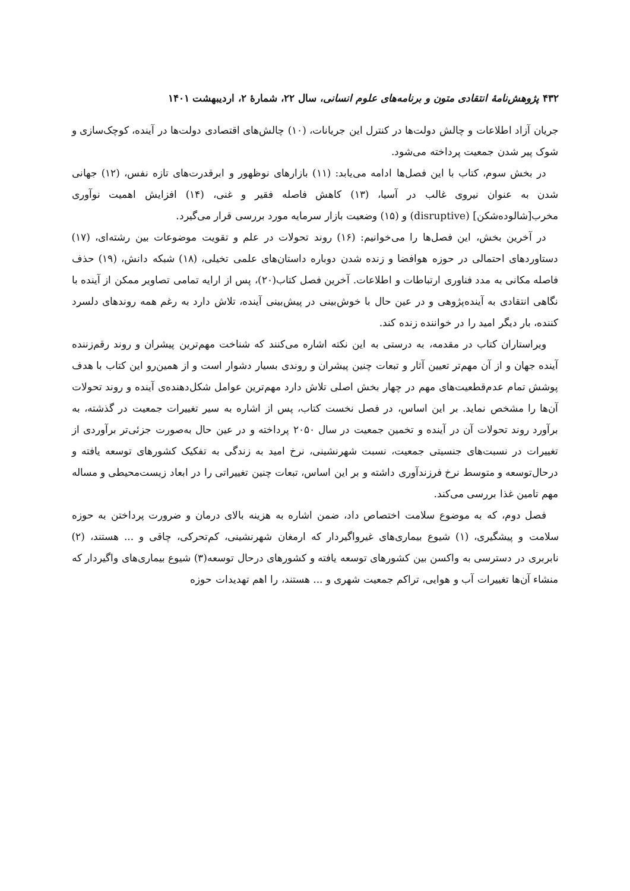۴۳۲ پژوهش‌نامهٔ انتقادی متون و برنامه‌های علوم انسانی، سال ۲۲، شمارهٔ ۲، اردیبهشت ۱۴۰۱
جریان آزاد اطلاعات و چالش دولت‌ها در کنترل این جریانات، (۱۰) چالش‌های اقتصادی دولت‌ها در آینده، کوچک‌سازی و شوک پیر شدن جمعیت پرداخته می‌شود.
در بخش سوم، کتاب با این فصل‌ها ادامه می‌یابد: (۱۱) بازارهای نوظهور و ابرقدرت‌های تازه نفس، (۱۲) جهانی شدن به عنوان نیروی غالب در آسیا، (۱۳) کاهش فاصله فقیر و غنی، (۱۴) افزایش اهمیت نوآوری مخرب[شالوده‌شکن] (disruptive) و (۱۵) وضعیت بازار سرمایه مورد بررسی قرار می‌گیرد.
در آخرین بخش، این فصل‌ها را می‌خوانیم: (۱۶) روند تحولات در علم و تقویت موضوعات بین رشته‌ای، (۱۷) دستاوردهای احتمالی در حوزه هوافضا و زنده شدن دوباره داستان‌های علمی تخیلی، (۱۸) شبکه دانش، (۱۹) حذف فاصله مکانی به مدد فناوری ارتباطات و اطلاعات. آخرین فصل کتاب(۲۰)، پس از ارایه تمامی تصاویر ممکن از آینده با نگاهی انتقادی به آینده‌پژوهی و در عین حال با خوش‌بینی در پیش‌بینی آینده، تلاش دارد به رغم همه روندهای دلسرد کننده، بار دیگر امید را در خواننده زنده کند.
ویراستاران کتاب در مقدمه، به درستی به این نکته اشاره می‌کنند که شناخت مهم‌ترین پیشران و روند رقم‌زننده آینده جهان و از آن مهم‌تر تعیین آثار و تبعات چنین پیشران و روندی بسیار دشوار است و از همین‌رو این کتاب با هدف پوشش تمام عدم‌قطعیت‌های مهم در چهار بخش اصلی تلاش دارد مهم‌ترین عوامل شکل‌دهنده‌ی آینده و روند تحولات آن‌ها را مشخص نماید. بر این اساس، در فصل نخست کتاب، پس از اشاره به سیر تغییرات جمعیت در گذشته، به برآورد روند تحولات آن در آینده و تخمین جمعیت در سال ۲۰۵۰ پرداخته و در عین حال به‌صورت جزئی‌تر برآوردی از تغییرات در نسبت‌های جنسیتی جمعیت، نسبت شهرنشینی، نرخ امید به زندگی به تفکیک کشورهای توسعه یافته و درحال‌توسعه و متوسط نرخ فرزندآوری داشته و بر این اساس، تبعات چنین تغییراتی را در ابعاد زیست‌محیطی و مساله مهم تامین غذا بررسی می‌کند.
فصل دوم، که به موضوع سلامت اختصاص داد، ضمن اشاره به هزینه بالای درمان و ضرورت پرداختن به حوزه سلامت و پیشگیری، (۱) شیوع بیماری‌های غیرواگیردار که ارمغان شهرنشینی، کم‌تحرکی، چاقی و ... هستند، (۲) نابربری در دسترسی به واکسن بین کشورهای توسعه یافته و کشورهای درحال توسعه(۳) شیوع بیماری‌های واگیردار که منشاء آن‌ها تغییرات آب و هوایی، تراکم جمعیت شهری و ... هستند، را اهم تهدیدات حوزه